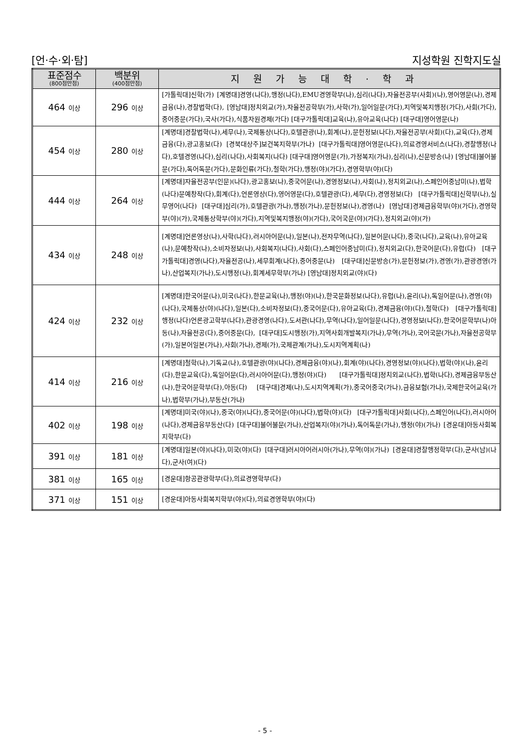[언·수·외·탐] 지성학원 진학지도실
| 표준점수 (800점만점) | 백분위 (400점만점) | 지원가능대학·학과 |
| --- | --- | --- |
| 464 이상 | 296 이상 | [가톨릭대]신학(가) [계명대]경영(나다),행정(나다),EMU경영학부(나),심리(나다),자율전공부(사회)(나),영어영문(나),경제금융(나),경찰법학(다), [영남대]정치외교(가),자율전공학부(가),사학(가),일어일문(가다),지역및복지행정(가다),사회(가다),중어중문(가다),국사(가다),식품자원경제(가다) [대구가톨릭대]교육(나),유아교육(나다) [대구대]영어영문(나) |
| 454 이상 | 280 이상 | [계명대]경찰법학(나),세무(나),국제통상(나다),호텔관광(나),회계(나),문헌정보(나다),자율전공부(사회)(다),교육(다),경제금융(다),광고홍보(다) [경북대상주]보건복지학부(가나) [대구가톨릭대]영어영문(나다),의료경영서비스(나다),경찰행정(나다),호텔경영(나다),심리(나다),사회복지(나다) [대구대]영어영문(가),가정복지(가나),심리(나),신문방송(나) [영남대]불어불문(가다),독어독문(가다),문화인류(가다),철학(가다),행정(야)(가다),경영학부(야)(다) |
| 444 이상 | 264 이상 | [계명대]자율전공부(인문)(나다),광고홍보(나),중국어문(나),경영정보(나),사회(나),정치외교(나),스페인어중남미(나),법학(나다)문예창작(다),회계(다),언론영상(다),영어영문(다),호텔관광(다),세무(다),경영정보(다) [대구가톨릭대]신학부(나),실무영어(나다) [대구대]심리(가),호텔관광(가나),행정(가나),문헌정보(나),경영(나) [영남대]경제금융학부(야)(가다),경영학부(야)(가),국제통상학부(야)(가다),지역및복지행정(야)(가다),국어국문(야)(가다),정치외교(야)(가) |
| 434 이상 | 248 이상 | [계명대]언론영상(나),사학(나다),러시아어문(나),일본(나),전자무역(나다),일본어문(나다),중국(나다),교육(나),유아교육(나),문예창작(나),소비자정보(나),사회복지(나다),사회(다),스페인어중남미(다),정치외교(다),한국어문(다),유럽(다) [대구가톨릭대]경영(나다),자율전공(나),세무회계(나다),중어중문(나) [대구대]신문방송(가),문헌정보(가),경영(가),관광경영(가나),산업복지(가나),도시행정(나),회계세무학부(가나) [영남대]정치외교(야)(다) |
| 424 이상 | 232 이상 | [계명대]한국어문(나),미국(나다),한문교육(나),행정(야)(나),한국문화정보(나다),유럽(나),윤리(나),독일어문(나),경영(야)(나다),국제통상(야)(나다),일본(다),소비자정보(다),중국어문(다),유아교육(다),경제금융(야)(다),철학(다) [대구가톨릭대]행정(나다)언론광고학부(나다),관광경영(나다),도서관(나다),무역(나다),일어일문(나다),경영정보(나다),한국어문학부(나)아동(나),자율전공(다),중어중문(다), [대구대]도시행정(가),지역사회개발복지(가나),무역(가나),국어국문(가나),자율전공학부(가),일본어일본(가나),사회(가나),경제(가),국제관계(가나),도시지역계획(나) |
| 414 이상 | 216 이상 | [계명대]철학(나),기독교(나),호텔관광(야)(나다),경제금융(야)(나),회계(야)(나다),경영정보(야)(나다),법학(야)(나),윤리(다),한문교육(다),독일어문(다),러시아어문(다),행정(야)(다) [대구가톨릭대]정치외교(나다),법학(나다),경제금융부동산(나),한국어문학부(다),아동(다) [대구대]경제(나),도시지역계획(가),중국어중국(가나),금융보험(가나),국제한국어교육(가나),법학부(가나),부동산(가나) |
| 402 이상 | 198 이상 | [계명대]미국(야)(나),중국(야)(나다),중국어문(야)(나다),법학(야)(다) [대구가톨릭대]사회(나다),스페인어(나다),러시아어(나다),경제금융부동산(다) [대구대]불어불문(가나),산업복지(야)(가나),독어독문(가나),행정(야)(가나) [경운대]아동사회복지학부(다) |
| 391 이상 | 181 이상 | [계명대]일본(야)(나다),미국(야)(다) [대구대]러시아어러시아(가나),무역(야)(가나) [경운대]경찰행정학부(다),군사(남)(나다),군사(여)(다) |
| 381 이상 | 165 이상 | [경운대]항공관광학부(다),의료경영학부(다) |
| 371 이상 | 151 이상 | [경운대]아동사회복지학부(야)(다),의료경영학부(야)(다) |
- 5 -